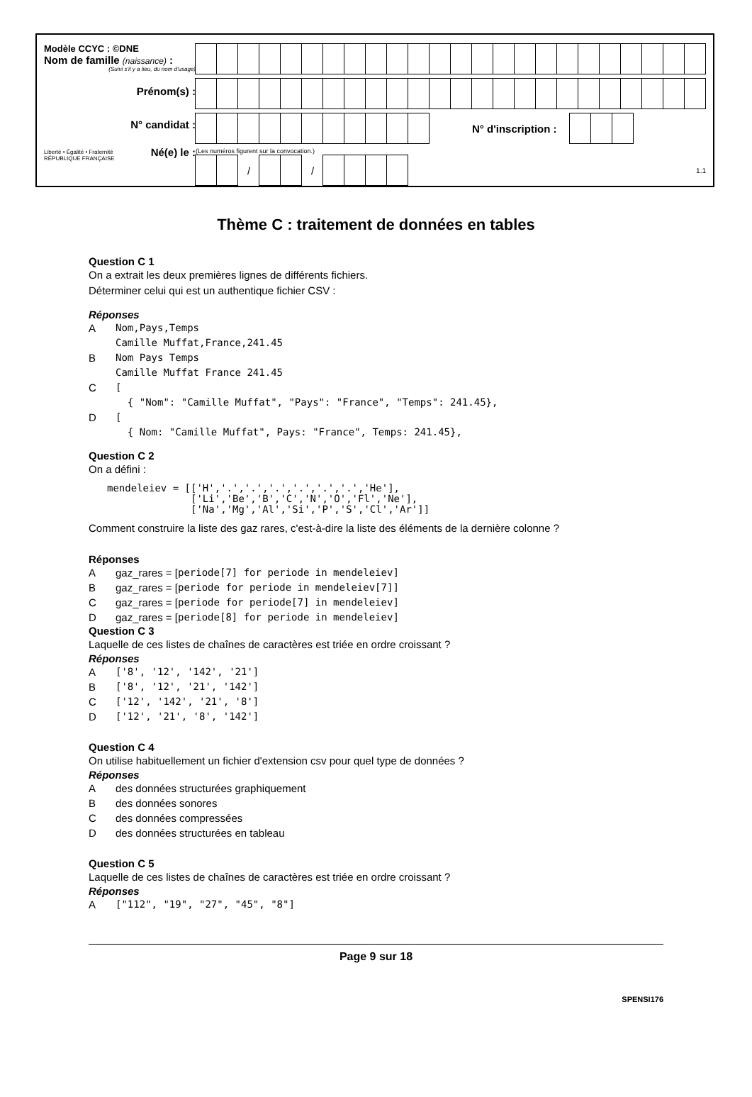Modèle CCYC : ©DNE
Nom de famille (naissance) :
(Suivi s'il y a lieu, du nom d'usage)
Prénom(s) :
N° candidat :
Liberté • Égalité • Fraternité
RÉPUBLIQUE FRANÇAISE
Né(e) le :
N° d'inscription :
(Les numéros figurent sur la convocation.)
/ /
1.1
Thème C : traitement de données en tables
Question C 1
On a extrait les deux premières lignes de différents fichiers.
Déterminer celui qui est un authentique fichier CSV :
Réponses
A Nom,Pays,Temps
Camille Muffat,France,241.45
B Nom Pays Temps
Camille Muffat France 241.45
C [
{ "Nom": "Camille Muffat", "Pays": "France", "Temps": 241.45},
D [
{ Nom: "Camille Muffat", Pays: "France", Temps: 241.45},
Question C 2
On a défini :
mendeleiev = [['H','.','.','.','.','.','.','He'],
              ['Li','Be','B','C','N','O','Fl','Ne'],
              ['Na','Mg','Al','Si','P','S','Cl','Ar']]
Comment construire la liste des gaz rares, c'est-à-dire la liste des éléments de la dernière colonne ?
Réponses
Agaz_rares = [ periode[7] for periode in mendeleiev]
Bgaz_rares = [ periode for periode in mendeleiev[7]]
Cgaz_rares = [ periode for periode[7] in mendeleiev]
Dgaz_rares = [ periode[8] for periode in mendeleiev]
Question C 3
Laquelle de ces listes de chaînes de caractères est triée en ordre croissant ?
Réponses
A ['8', '12', '142', '21']
B ['8', '12', '21', '142']
C ['12', '142', '21', '8']
D ['12', '21', '8', '142']
Question C 4
On utilise habituellement un fichier d'extension csv pour quel type de données ?
Réponses
Ades données structurées graphiquement
Bdes données sonores
Cdes données compressées
Ddes données structurées en tableau
Question C 5
Laquelle de ces listes de chaînes de caractères est triée en ordre croissant ?
Réponses
A ["112", "19", "27", "45", "8"]
Page 9 sur 18
SPENSI176